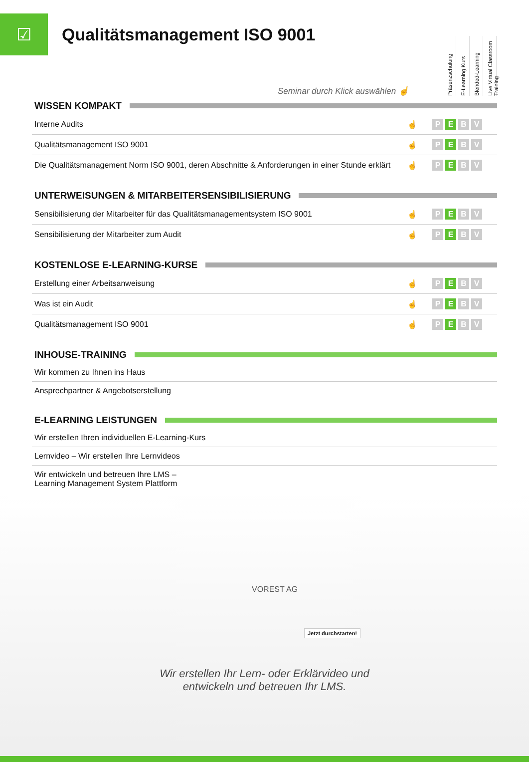☑
Qualitätsmanagement ISO 9001
Präsenzschulung
E-Learning Kurs
Blended-Learning
Live Virtual Classroom Training
Seminar durch Klick auswählen ☝
WISSEN KOMPAKT
| Interne Audits | ☝ | P E B V |
| Qualitätsmanagement ISO 9001 | ☝ | P E B V |
| Die Qualitätsmanagement Norm ISO 9001, deren Abschnitte & Anforderungen in einer Stunde erklärt | ☝ | P E B V |
UNTERWEISUNGEN & MITARBEITERSENSIBILISIERUNG
| Sensibilisierung der Mitarbeiter für das Qualitätsmanagementsystem ISO 9001 | ☝ | P E B V |
| Sensibilisierung der Mitarbeiter zum Audit | ☝ | P E B V |
KOSTENLOSE E-LEARNING-KURSE
| Erstellung einer Arbeitsanweisung | ☝ | P E B V |
| Was ist ein Audit | ☝ | P E B V |
| Qualitätsmanagement ISO 9001 | ☝ | P E B V |
INHOUSE-TRAINING
| Wir kommen zu Ihnen ins Haus |
| Ansprechpartner & Angebotserstellung |
E-LEARNING LEISTUNGEN
| Wir erstellen Ihren individuellen E-Learning-Kurs |
| Lernvideo – Wir erstellen Ihre Lernvideos |
| Wir entwickeln und betreuen Ihre LMS – Learning Management System Plattform |
VOREST AG
Jetzt durchstarten!
Wir erstellen Ihr Lern- oder Erklärvideo und
entwickeln und betreuen Ihr LMS.